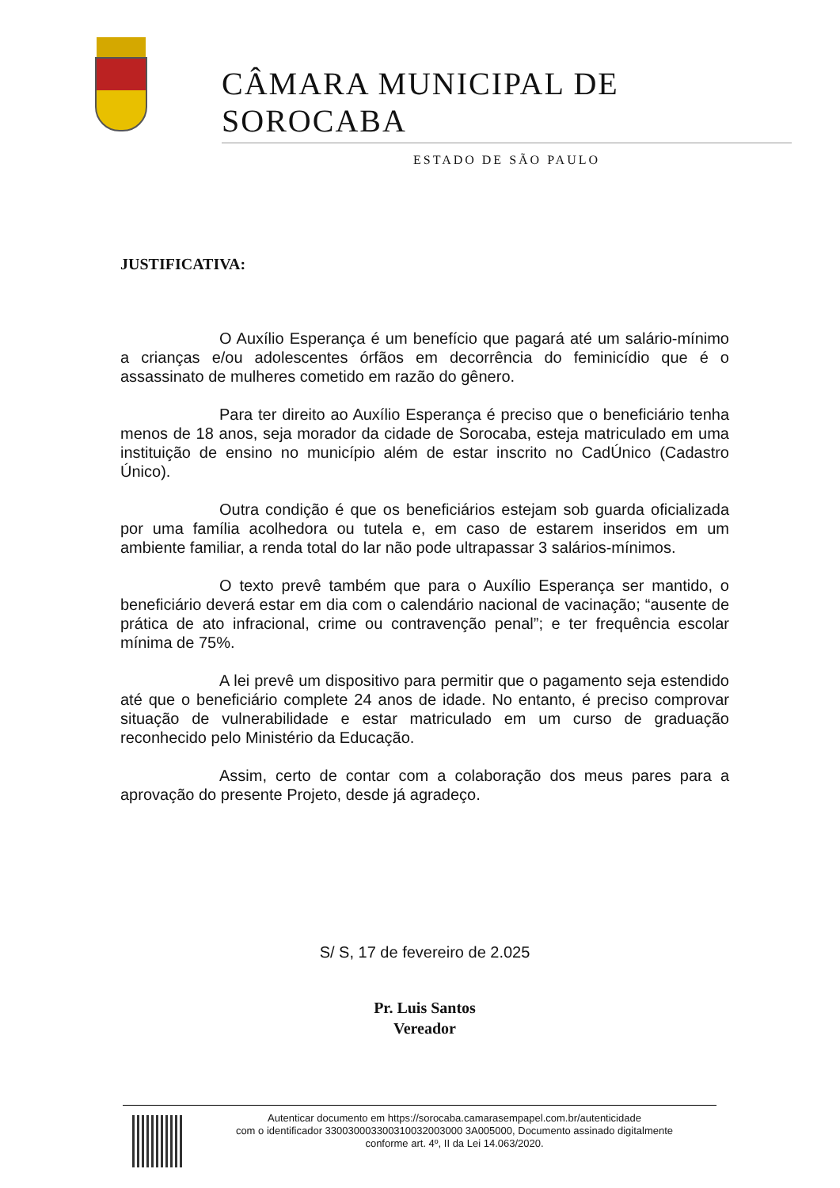CÂMARA MUNICIPAL DE SOROCABA
ESTADO DE SÃO PAULO
JUSTIFICATIVA:
O Auxílio Esperança é um benefício que pagará até um salário-mínimo a crianças e/ou adolescentes órfãos em decorrência do feminicídio que é o assassinato de mulheres cometido em razão do gênero.
Para ter direito ao Auxílio Esperança é preciso que o beneficiário tenha menos de 18 anos, seja morador da cidade de Sorocaba, esteja matriculado em uma instituição de ensino no município além de estar inscrito no CadÚnico (Cadastro Único).
Outra condição é que os beneficiários estejam sob guarda oficializada por uma família acolhedora ou tutela e, em caso de estarem inseridos em um ambiente familiar, a renda total do lar não pode ultrapassar 3 salários-mínimos.
O texto prevê também que para o Auxílio Esperança ser mantido, o beneficiário deverá estar em dia com o calendário nacional de vacinação; “ausente de prática de ato infracional, crime ou contravenção penal”; e ter frequência escolar mínima de 75%.
A lei prevê um dispositivo para permitir que o pagamento seja estendido até que o beneficiário complete 24 anos de idade. No entanto, é preciso comprovar situação de vulnerabilidade e estar matriculado em um curso de graduação reconhecido pelo Ministério da Educação.
Assim, certo de contar com a colaboração dos meus pares para a aprovação do presente Projeto, desde já agradeço.
S/ S, 17 de fevereiro de 2.025
Pr. Luis Santos
Vereador
Autenticar documento em https://sorocaba.camarasempapel.com.br/autenticidade
com o identificador 330030003300310032003000 3A005000, Documento assinado digitalmente
conforme art. 4º, II da Lei 14.063/2020.